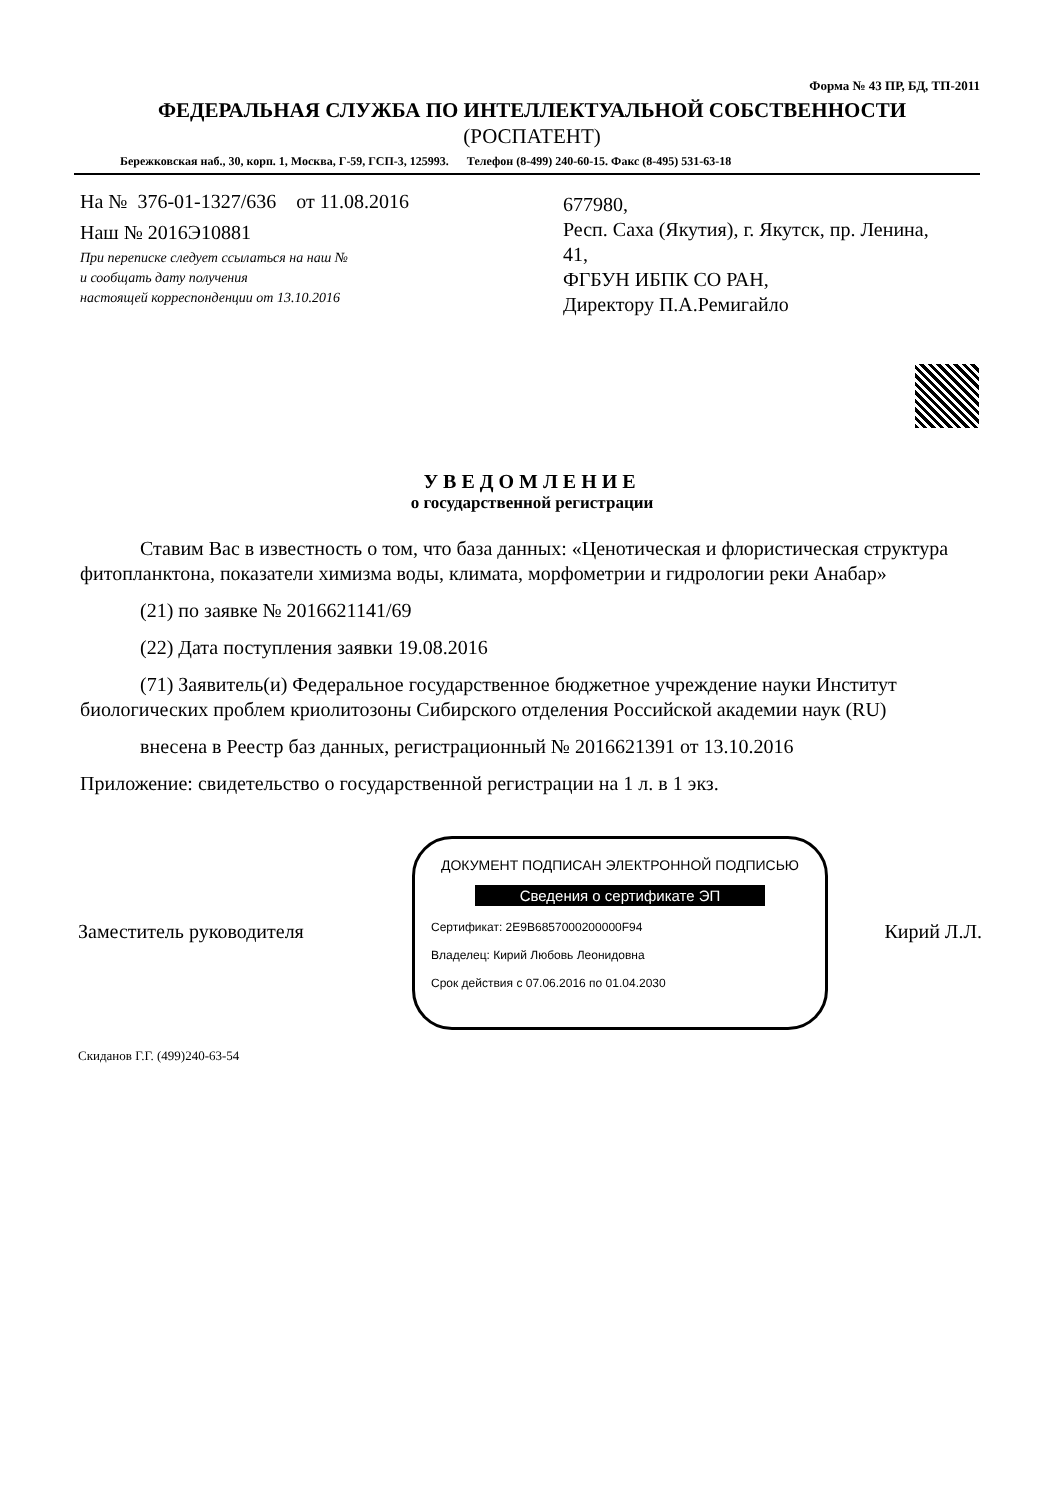Форма № 43 ПР, БД, ТП-2011
ФЕДЕРАЛЬНАЯ СЛУЖБА ПО ИНТЕЛЛЕКТУАЛЬНОЙ СОБСТВЕННОСТИ
(РОСПАТЕНТ)
Бережковская наб., 30, корп. 1, Москва, Г-59, ГСП-3, 125993. Телефон (8-499) 240-60-15. Факс (8-495) 531-63-18
На № 376-01-1327/636 от 11.08.2016
Наш № 2016Э10881
При переписке следует ссылаться на наш №
и сообщать дату получения
настоящей корреспонденции от 13.10.2016
677980,
Респ. Саха (Якутия), г. Якутск, пр. Ленина,
41,
ФГБУН ИБПК СО РАН,
Директору П.А.Ремигайло
УВЕДОМЛЕНИЕ
о государственной регистрации
Ставим Вас в известность о том, что база данных: «Ценотическая и флористическая структура фитопланктона, показатели химизма воды, климата, морфометрии и гидрологии реки Анабар»
(21) по заявке № 2016621141/69
(22) Дата поступления заявки 19.08.2016
(71) Заявитель(и) Федеральное государственное бюджетное учреждение науки Институт биологических проблем криолитозоны Сибирского отделения Российской академии наук (RU)
внесена в Реестр баз данных, регистрационный № 2016621391 от 13.10.2016
Приложение: свидетельство о государственной регистрации на 1 л. в 1 экз.
Заместитель руководителя
ДОКУМЕНТ ПОДПИСАН ЭЛЕКТРОННОЙ ПОДПИСЬЮ
Сведения о сертификате ЭП
Сертификат: 2E9B6857000200000F94
Владелец: Кирий Любовь Леонидовна
Срок действия с 07.06.2016 по 01.04.2030
Кирий Л.Л.
Скиданов Г.Г. (499)240-63-54